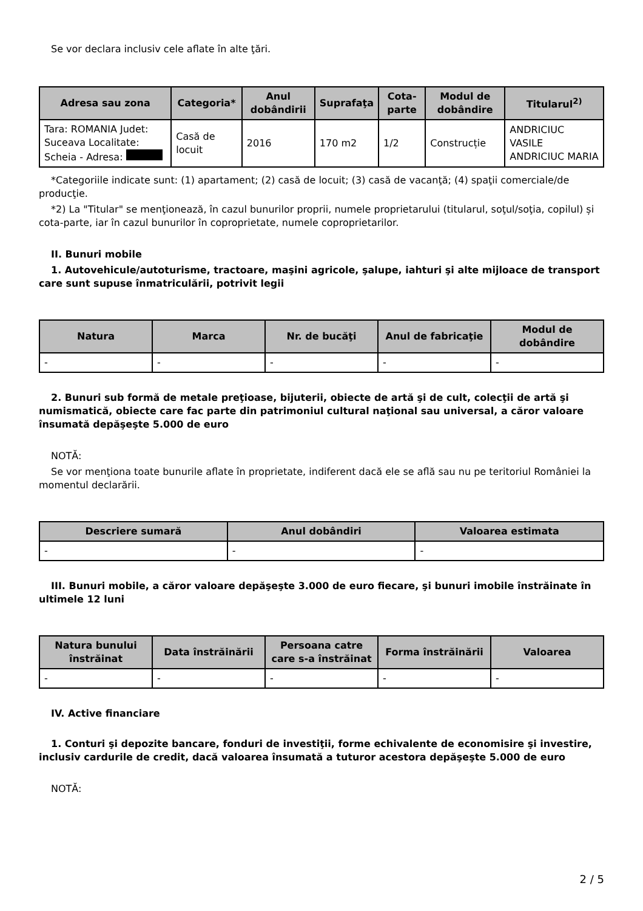Se vor declara inclusiv cele aflate în alte ţări.
| Adresa sau zona | Categoria* | Anul dobândirii | Suprafaţa | Cota-parte | Modul de dobândire | Titularul<sup>2)</sup> |
| --- | --- | --- | --- | --- | --- | --- |
| Tara: ROMANIA Judet: Suceava Localitate: Scheia - Adresa: | Casă de locuit | 2016 | 170 m2 | 1/2 | Construcție | ANDRICIUC VASILE ANDRICIUC MARIA |
*Categoriile indicate sunt: (1) apartament; (2) casă de locuit; (3) casă de vacanţă; (4) spaţii comerciale/de producţie.
*2) La "Titular" se menţionează, în cazul bunurilor proprii, numele proprietarului (titularul, soţul/soţia, copilul) și cota-parte, iar în cazul bunurilor în coproprietate, numele coproprietarilor.
II. Bunuri mobile
1. Autovehicule/autoturisme, tractoare, maşini agricole, şalupe, iahturi şi alte mijloace de transport care sunt supuse înmatriculării, potrivit legii
| Natura | Marca | Nr. de bucăţi | Anul de fabricaţie | Modul de dobândire |
| --- | --- | --- | --- | --- |
| - | - | - | - | - |
2. Bunuri sub formă de metale preţioase, bijuterii, obiecte de artă şi de cult, colecţii de artă şi numismatică, obiecte care fac parte din patrimoniul cultural naţional sau universal, a căror valoare însumată depăşeşte 5.000 de euro
NOTĂ:
Se vor menţiona toate bunurile aflate în proprietate, indiferent dacă ele se află sau nu pe teritoriul României la momentul declarării.
| Descriere sumară | Anul dobândiri | Valoarea estimata |
| --- | --- | --- |
| - | - | - |
III. Bunuri mobile, a căror valoare depăşeşte 3.000 de euro fiecare, şi bunuri imobile înstrăinate în ultimele 12 luni
| Natura bunului înstrăinat | Data înstrăinării | Persoana catre care s-a înstrăinat | Forma înstrăinării | Valoarea |
| --- | --- | --- | --- | --- |
| - | - | - | - | - |
IV. Active financiare
1. Conturi şi depozite bancare, fonduri de investiţii, forme echivalente de economisire şi investire, inclusiv cardurile de credit, dacă valoarea însumată a tuturor acestora depăşeşte 5.000 de euro
NOTĂ:
2 / 5